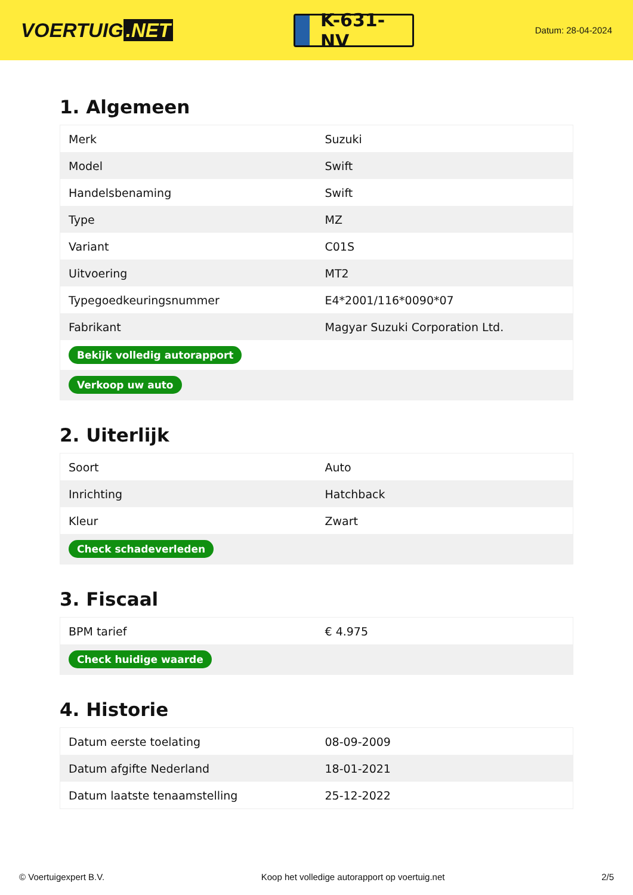VOERTUIG.NET
K-631-NV
Datum: 28-04-2024
1. Algemeen
| Merk | Suzuki |
| Model | Swift |
| Handelsbenaming | Swift |
| Type | MZ |
| Variant | C01S |
| Uitvoering | MT2 |
| Typegoedkeuringsnummer | E4*2001/116*0090*07 |
| Fabrikant | Magyar Suzuki Corporation Ltd. |
| Bekijk volledig autorapport | |
| Verkoop uw auto | |
2. Uiterlijk
| Soort | Auto |
| Inrichting | Hatchback |
| Kleur | Zwart |
| Check schadeverleden | |
3. Fiscaal
| BPM tarief | € 4.975 |
| Check huidige waarde | |
4. Historie
| Datum eerste toelating | 08-09-2009 |
| Datum afgifte Nederland | 18-01-2021 |
| Datum laatste tenaamstelling | 25-12-2022 |
© Voertuigexpert B.V. Koop het volledige autorapport op voertuig.net 2/5